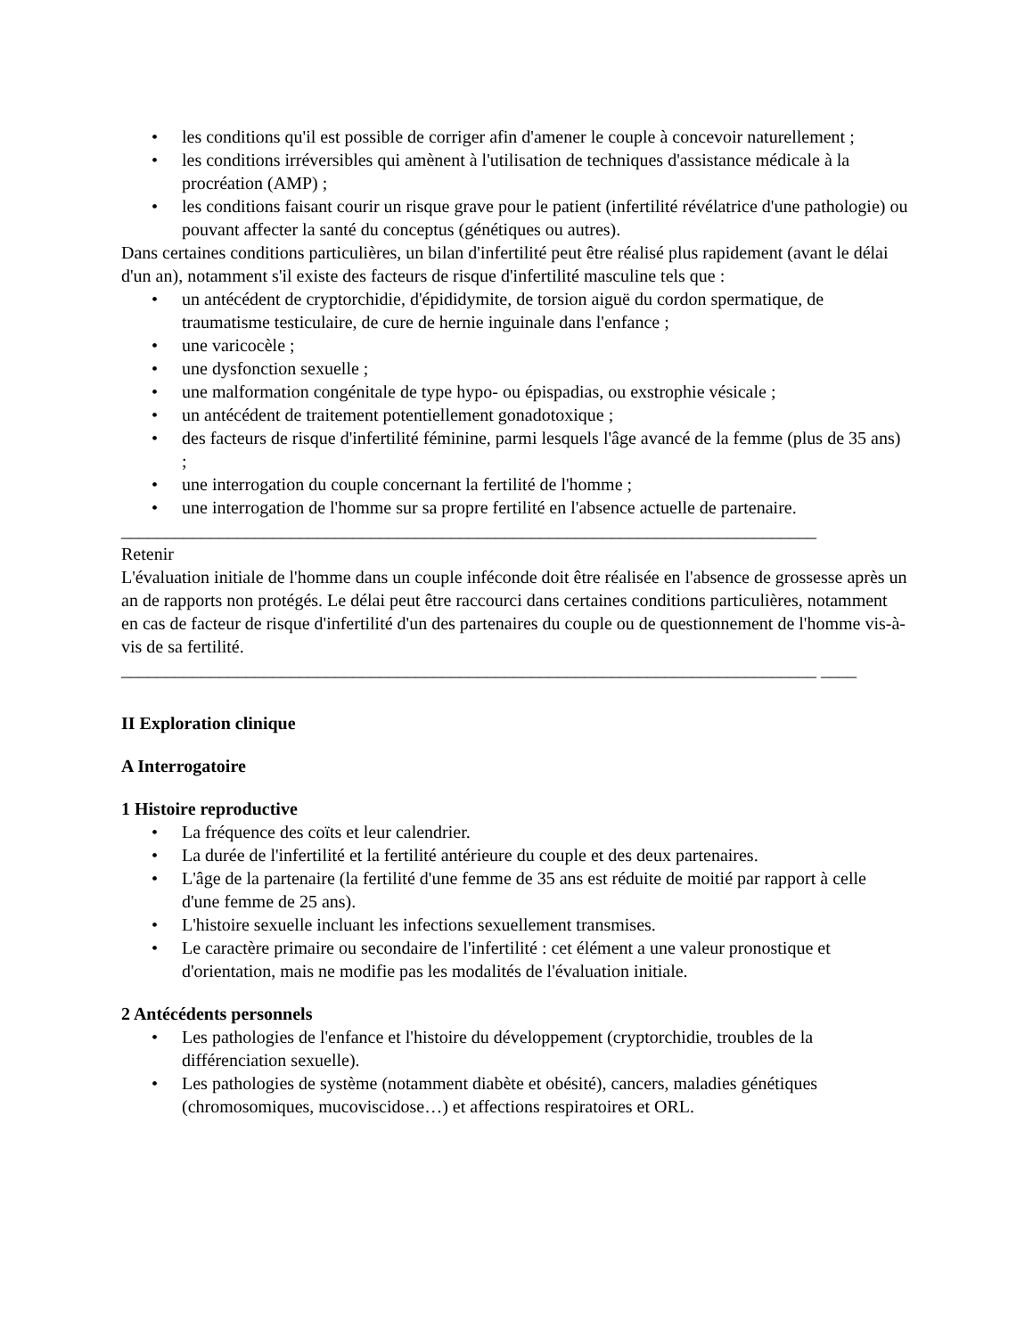• les conditions qu'il est possible de corriger afin d'amener le couple à concevoir naturellement ;
• les conditions irréversibles qui amènent à l'utilisation de techniques d'assistance médicale à la procréation (AMP) ;
• les conditions faisant courir un risque grave pour le patient (infertilité révélatrice d'une pathologie) ou pouvant affecter la santé du conceptus (génétiques ou autres).
Dans certaines conditions particulières, un bilan d'infertilité peut être réalisé plus rapidement (avant le délai d'un an), notamment s'il existe des facteurs de risque d'infertilité masculine tels que :
• un antécédent de cryptorchidie, d'épididymite, de torsion aiguë du cordon spermatique, de traumatisme testiculaire, de cure de hernie inguinale dans l'enfance ;
• une varicocèle ;
• une dysfonction sexuelle ;
• une malformation congénitale de type hypo- ou épispadias, ou exstrophie vésicale ;
• un antécédent de traitement potentiellement gonadotoxique ;
• des facteurs de risque d'infertilité féminine, parmi lesquels l'âge avancé de la femme (plus de 35 ans) ;
• une interrogation du couple concernant la fertilité de l'homme ;
• une interrogation de l'homme sur sa propre fertilité en l'absence actuelle de partenaire.
______________________________________________________________________________
Retenir
L'évaluation initiale de l'homme dans un couple inféconde doit être réalisée en l'absence de grossesse après un an de rapports non protégés. Le délai peut être raccourci dans certaines conditions particulières, notamment en cas de facteur de risque d'infertilité d'un des partenaires du couple ou de questionnement de l'homme vis-à-vis de sa fertilité.
______________________________________________________________________________ ____
II Exploration clinique
A Interrogatoire
1 Histoire reproductive
• La fréquence des coïts et leur calendrier.
• La durée de l'infertilité et la fertilité antérieure du couple et des deux partenaires.
• L'âge de la partenaire (la fertilité d'une femme de 35 ans est réduite de moitié par rapport à celle d'une femme de 25 ans).
• L'histoire sexuelle incluant les infections sexuellement transmises.
• Le caractère primaire ou secondaire de l'infertilité : cet élément a une valeur pronostique et d'orientation, mais ne modifie pas les modalités de l'évaluation initiale.
2 Antécédents personnels
• Les pathologies de l'enfance et l'histoire du développement (cryptorchidie, troubles de la différenciation sexuelle).
• Les pathologies de système (notamment diabète et obésité), cancers, maladies génétiques (chromosomiques, mucoviscidose…) et affections respiratoires et ORL.